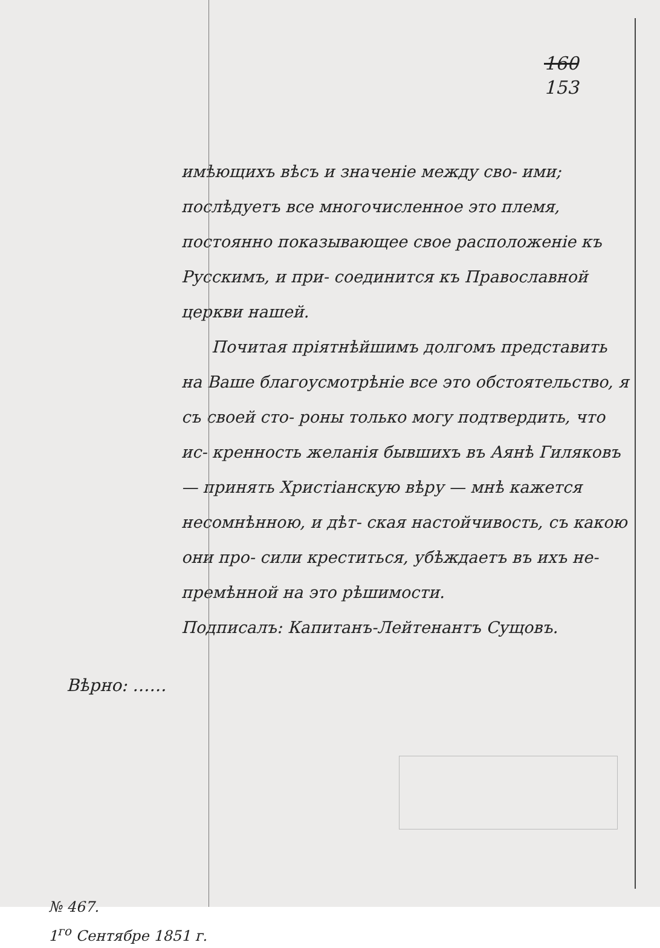160
153
имѣющихъ вѣсъ и значеніе между сво- ими; послѣдуетъ все многочисленное это племя, постоянно показывающее свое расположеніе къ Русскимъ, и при- соединится къ Православной церкви нашей.
Почитая пріятнѣйшимъ долгомъ представить на Ваше благоусмотрѣніе все это обстоятельство, я съ своей сто- роны только могу подтвердить, что ис- кренность желанія бывшихъ въ Аянѣ Гиляковъ — принять Христіанскую вѣру — мнѣ кажется несомнѣнною, и дѣт- ская настойчивость, съ какою они про- сили креститься, убѣждаетъ въ ихъ не- премѣнной на это рѣшимости.
Подписалъ: Капитанъ-Лейтенантъ Сущовъ.
Вѣрно: ……
№ 467.
1<sup>го</sup> Сентябре 1851 г.